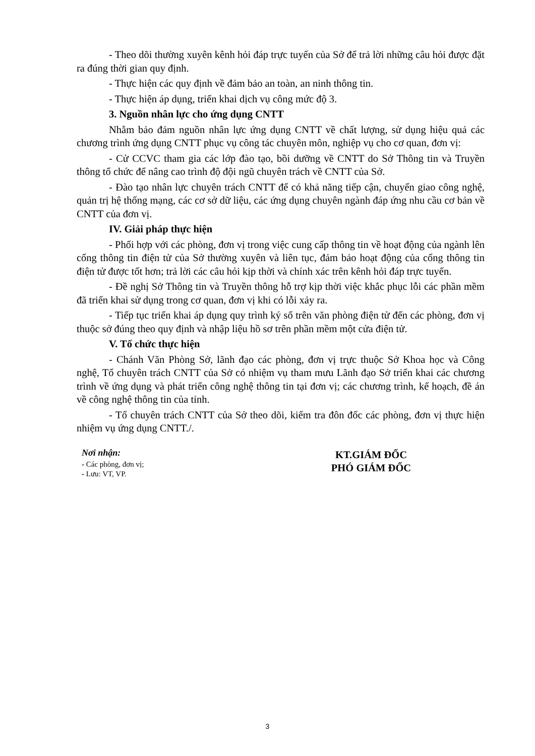- Theo dõi thường xuyên kênh hỏi đáp trực tuyến của Sở để trả lời những câu hỏi được đặt ra đúng thời gian quy định.
- Thực hiện các quy định về đảm bảo an toàn, an ninh thông tin.
- Thực hiện áp dụng, triển khai dịch vụ công mức độ 3.
3. Nguồn nhân lực cho ứng dụng CNTT
Nhằm bảo đảm nguồn nhân lực ứng dụng CNTT về chất lượng, sử dụng hiệu quả các chương trình ứng dụng CNTT phục vụ công tác chuyên môn, nghiệp vụ cho cơ quan, đơn vị:
- Cử CCVC tham gia các lớp đào tạo, bồi dưỡng về CNTT do Sở Thông tin và Truyền thông tổ chức để nâng cao trình độ đội ngũ chuyên trách về CNTT của Sở.
- Đào tạo nhân lực chuyên trách CNTT để có khả năng tiếp cận, chuyển giao công nghệ, quản trị hệ thống mạng, các cơ sở dữ liệu, các ứng dụng chuyên ngành đáp ứng nhu cầu cơ bản về CNTT của đơn vị.
IV. Giải pháp thực hiện
- Phối hợp với các phòng, đơn vị trong việc cung cấp thông tin về hoạt động của ngành lên cổng thông tin điện tử của Sở thường xuyên và liên tục, đảm bảo hoạt động của cổng thông tin điện tử được tốt hơn; trả lời các câu hỏi kịp thời và chính xác trên kênh hỏi đáp trực tuyến.
- Đề nghị Sở Thông tin và Truyền thông hỗ trợ kịp thời việc khắc phục lỗi các phần mềm đã triển khai sử dụng trong cơ quan, đơn vị khi có lỗi xảy ra.
- Tiếp tục triển khai áp dụng quy trình ký số trên văn phòng điện tử đến các phòng, đơn vị thuộc sở đúng theo quy định và nhập liệu hồ sơ trên phần mềm một cửa điện tử.
V. Tổ chức thực hiện
- Chánh Văn Phòng Sở, lãnh đạo các phòng, đơn vị trực thuộc Sở Khoa học và Công nghệ, Tổ chuyên trách CNTT của Sở có nhiệm vụ tham mưu Lãnh đạo Sở triển khai các chương trình về ứng dụng và phát triển công nghệ thông tin tại đơn vị; các chương trình, kế hoạch, đề án về công nghệ thông tin của tỉnh.
- Tổ chuyên trách CNTT của Sở theo dõi, kiểm tra đôn đốc các phòng, đơn vị thực hiện nhiệm vụ ứng dụng CNTT./.
Nơi nhận:
- Các phòng, đơn vị;
- Lưu: VT, VP.
KT.GIÁM ĐỐC
PHÓ GIÁM ĐỐC
3